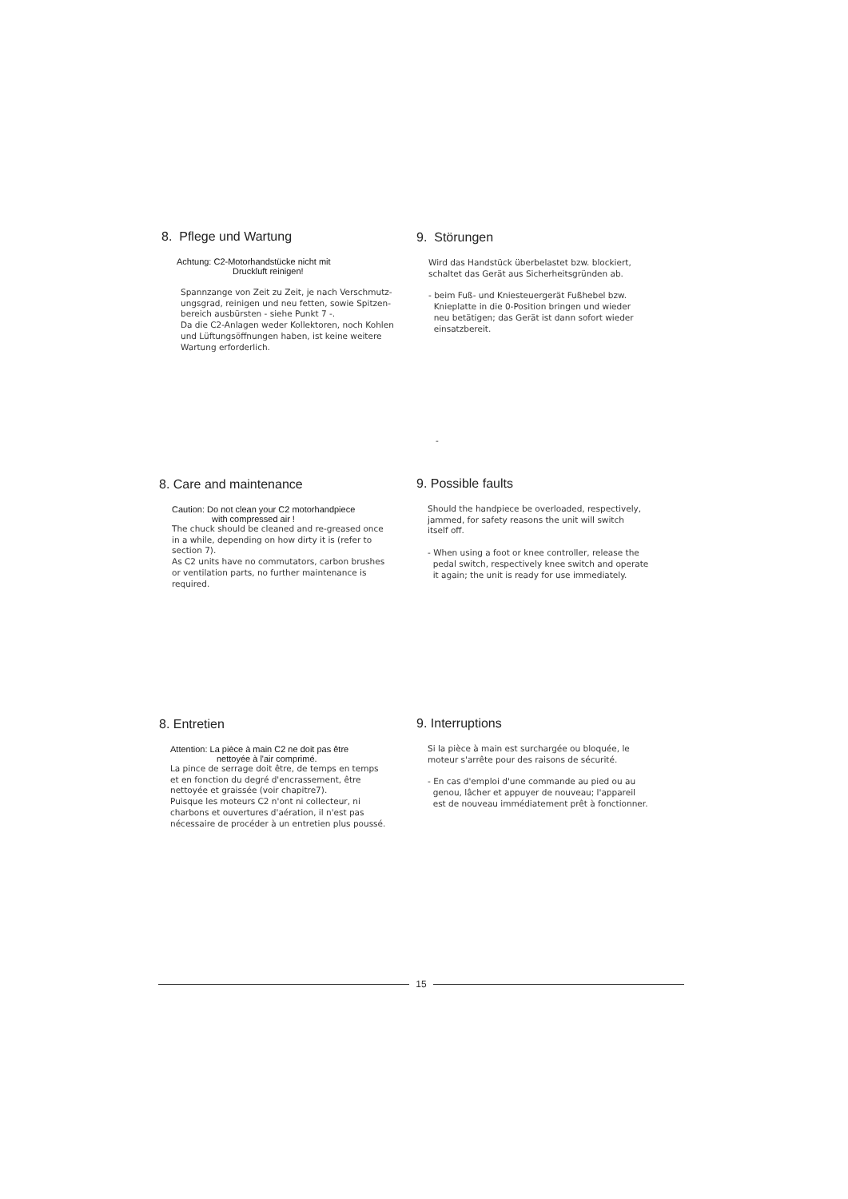8. Pflege und Wartung
Achtung: C2-Motorhandstücke nicht mit
Druckluft reinigen!
Spannzange von Zeit zu Zeit, je nach Verschmutz-
ungsgrad, reinigen und neu fetten, sowie Spitzen-
bereich ausbürsten - siehe Punkt 7 -.
Da die C2-Anlagen weder Kollektoren, noch Kohlen
und Lüftungsöffnungen haben, ist keine weitere
Wartung erforderlich.
9. Störungen
Wird das Handstück überbelastet bzw. blockiert,
schaltet das Gerät aus Sicherheitsgründen ab.
- beim Fuß- und Kniesteuergerät Fußhebel bzw.
Knieplatte in die 0-Position bringen und wieder
neu betätigen; das Gerät ist dann sofort wieder
einsatzbereit.
-
8. Care and maintenance
Caution: Do not clean your C2 motorhandpiece
with compressed air !
The chuck should be cleaned and re-greased once
in a while, depending on how dirty it is (refer to
section 7).
As C2 units have no commutators, carbon brushes
or ventilation parts, no further maintenance is
required.
9. Possible faults
Should the handpiece be overloaded, respectively,
jammed, for safety reasons the unit will switch
itself off.
- When using a foot or knee controller, release the
pedal switch, respectively knee switch and operate
it again; the unit is ready for use immediately.
8. Entretien
Attention: La pièce à main C2 ne doit pas être
nettoyée à l'air comprimé.
La pince de serrage doit être, de temps en temps
et en fonction du degré d'encrassement, être
nettoyée et graissée (voir chapitre7).
Puisque les moteurs C2 n'ont ni collecteur, ni
charbons et ouvertures d'aération, il n'est pas
nécessaire de procéder à un entretien plus poussé.
9. Interruptions
Si la pièce à main est surchargée ou bloquée, le
moteur s'arrête pour des raisons de sécurité.
- En cas d'emploi d'une commande au pied ou au
genou, lâcher et appuyer de nouveau; l'appareil
est de nouveau immédiatement prêt à fonctionner.
15